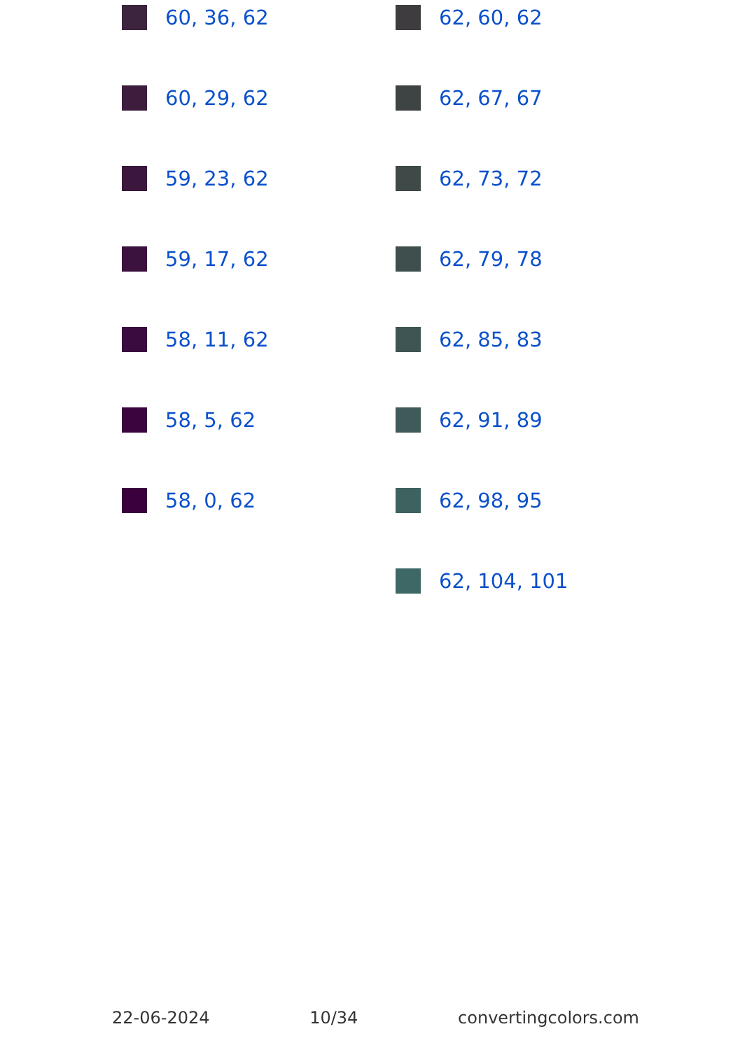60, 36, 62
60, 29, 62
59, 23, 62
59, 17, 62
58, 11, 62
58, 5, 62
58, 0, 62
62, 60, 62
62, 67, 67
62, 73, 72
62, 79, 78
62, 85, 83
62, 91, 89
62, 98, 95
62, 104, 101
22-06-2024 10/34 convertingcolors.com